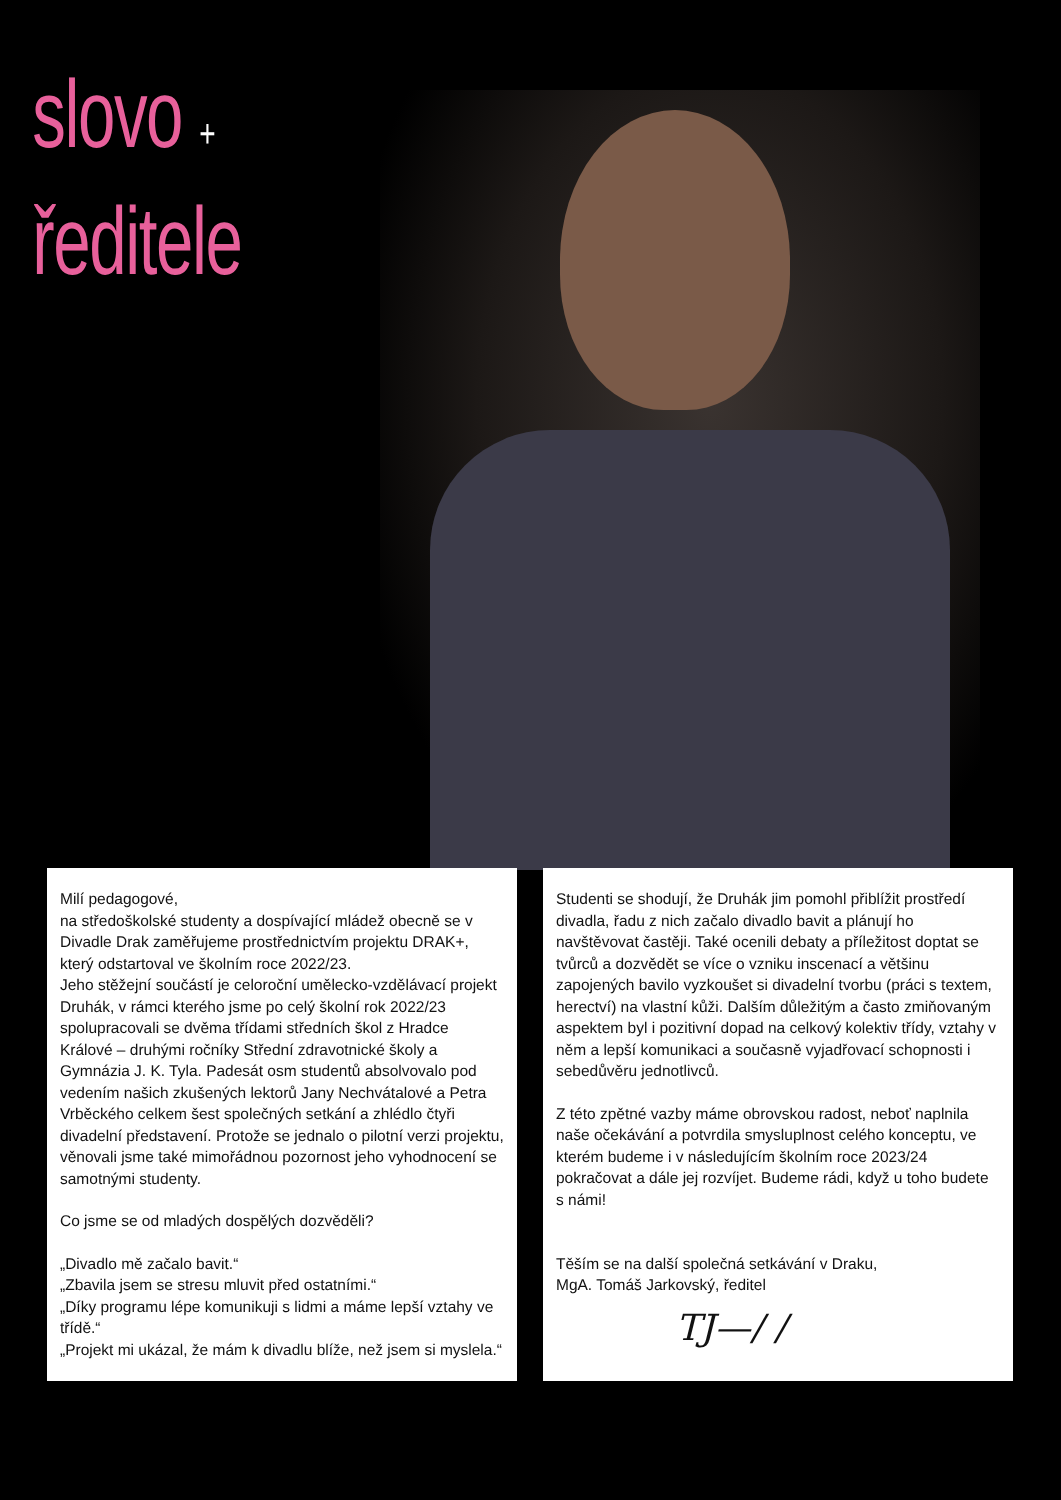slovo +
ředitele
Milí pedagogové,
na středoškolské studenty a dospívající mládež obecně se v Divadle Drak zaměřujeme prostřednictvím projektu DRAK+, který odstartoval ve školním roce 2022/23.
Jeho stěžejní součástí je celoroční umělecko-vzdělávací projekt Druhák, v rámci kterého jsme po celý školní rok 2022/23 spolupracovali se dvěma třídami středních škol z Hradce Králové – druhými ročníky Střední zdravotnické školy a Gymnázia J. K. Tyla. Padesát osm studentů absolvovalo pod vedením našich zkušených lektorů Jany Nechvátalové a Petra Vrběckého celkem šest společných setkání a zhlédlo čtyři divadelní představení. Protože se jednalo o pilotní verzi projektu, věnovali jsme také mimořádnou pozornost jeho vyhodnocení se samotnými studenty.
Co jsme se od mladých dospělých dozvěděli?
„Divadlo mě začalo bavit.“
„Zbavila jsem se stresu mluvit před ostatními.“
„Díky programu lépe komunikuji s lidmi a máme lepší vztahy ve třídě.“
„Projekt mi ukázal, že mám k divadlu blíže, než jsem si myslela.“
Studenti se shodují, že Druhák jim pomohl přiblížit prostředí divadla, řadu z nich začalo divadlo bavit a plánují ho navštěvovat častěji. Také ocenili debaty a příležitost doptat se tvůrců a dozvědět se více o vzniku inscenací a většinu zapojených bavilo vyzkoušet si divadelní tvorbu (práci s textem, herectví) na vlastní kůži. Dalším důležitým a často zmiňovaným aspektem byl i pozitivní dopad na celkový kolektiv třídy, vztahy v něm a lepší komunikaci a současně vyjadřovací schopnosti i sebedůvěru jednotlivců.
Z této zpětné vazby máme obrovskou radost, neboť naplnila naše očekávání a potvrdila smysluplnost celého konceptu, ve kterém budeme i v následujícím školním roce 2023/24 pokračovat a dále jej rozvíjet. Budeme rádi, když u toho budete s námi!
Těším se na další společná setkávání v Draku,
MgA. Tomáš Jarkovský, ředitel
TJ—/ /